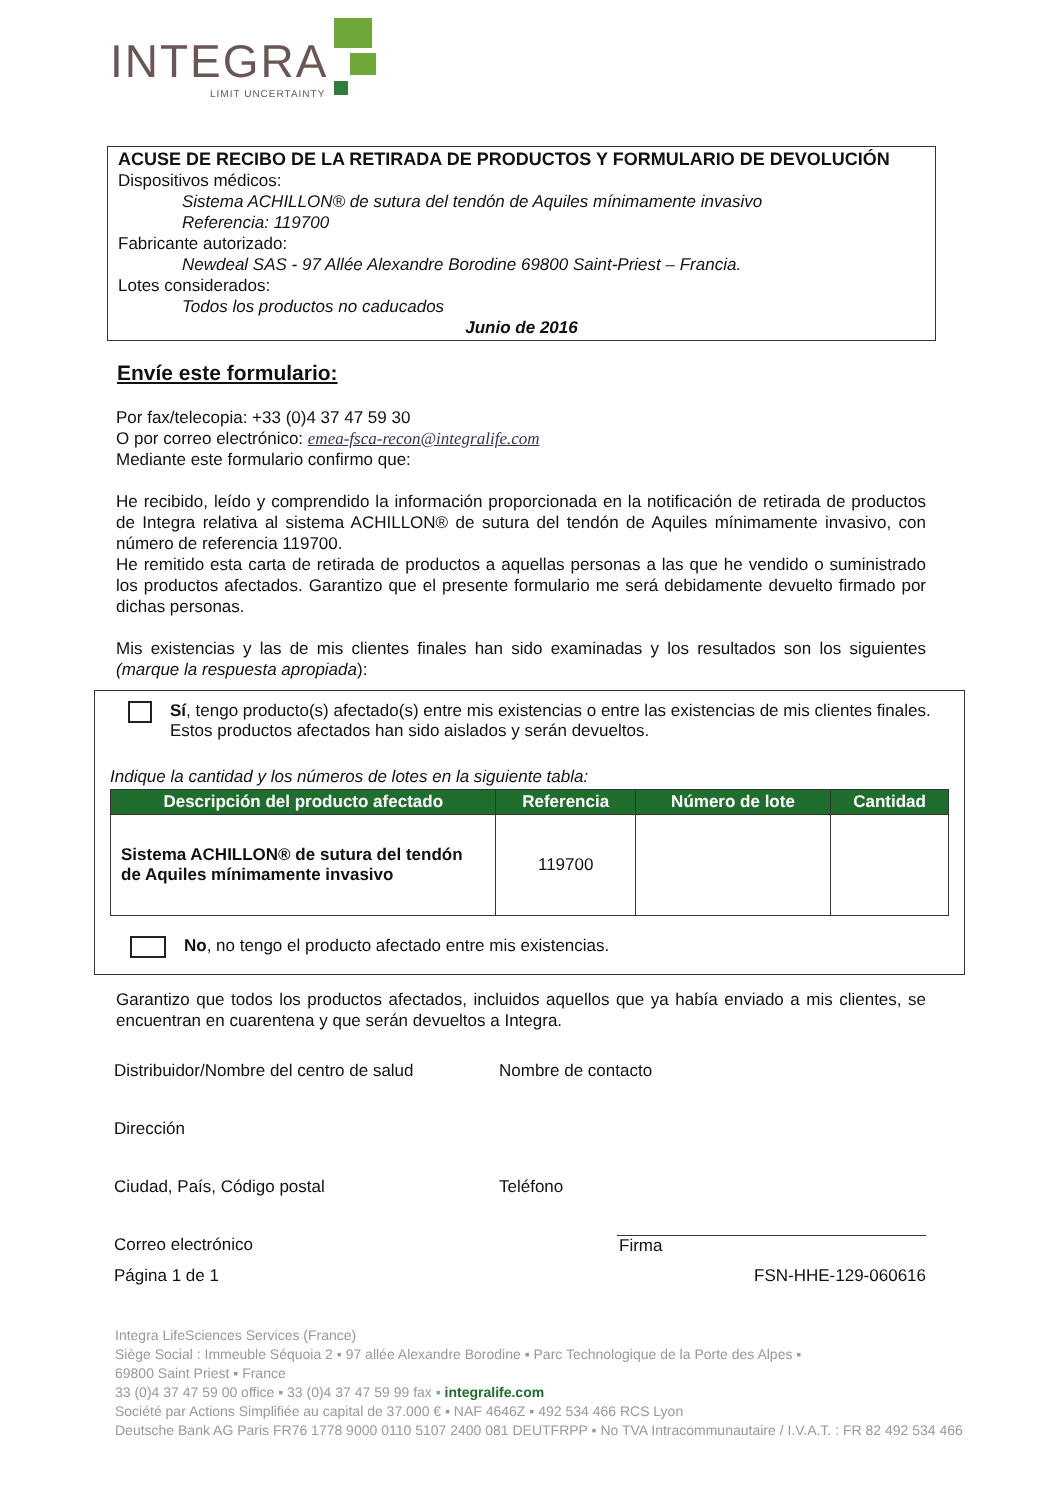INTEGRA
LIMIT UNCERTAINTY
ACUSE DE RECIBO DE LA RETIRADA DE PRODUCTOS Y FORMULARIO DE DEVOLUCIÓN
Dispositivos médicos:
Sistema ACHILLON® de sutura del tendón de Aquiles mínimamente invasivo
Referencia: 119700
Fabricante autorizado:
Newdeal SAS - 97 Allée Alexandre Borodine 69800 Saint-Priest – Francia.
Lotes considerados:
Todos los productos no caducados
Junio de 2016
Envíe este formulario:
Por fax/telecopia: +33 (0)4 37 47 59 30
O por correo electrónico: emea-fsca-recon@integralife.com
Mediante este formulario confirmo que:
He recibido, leído y comprendido la información proporcionada en la notificación de retirada de productos de Integra relativa al sistema ACHILLON® de sutura del tendón de Aquiles mínimamente invasivo, con número de referencia 119700.
He remitido esta carta de retirada de productos a aquellas personas a las que he vendido o suministrado los productos afectados. Garantizo que el presente formulario me será debidamente devuelto firmado por dichas personas.
Mis existencias y las de mis clientes finales han sido examinadas y los resultados son los siguientes (marque la respuesta apropiada):
Sí, tengo producto(s) afectado(s) entre mis existencias o entre las existencias de mis clientes finales. Estos productos afectados han sido aislados y serán devueltos.
Indique la cantidad y los números de lotes en la siguiente tabla:
| Descripción del producto afectado | Referencia | Número de lote | Cantidad |
| --- | --- | --- | --- |
| Sistema ACHILLON® de sutura del tendón de Aquiles mínimamente invasivo | 119700 | | |
No, no tengo el producto afectado entre mis existencias.
Garantizo que todos los productos afectados, incluidos aquellos que ya había enviado a mis clientes, se encuentran en cuarentena y que serán devueltos a Integra.
Distribuidor/Nombre del centro de salud
Nombre de contacto
Dirección
Ciudad, País, Código postal
Teléfono
Correo electrónico
Firma
Página 1 de 1 FSN-HHE-129-060616
Integra LifeSciences Services (France)
Siège Social : Immeuble Séquoia 2 ▪ 97 allée Alexandre Borodine ▪ Parc Technologique de la Porte des Alpes ▪
69800 Saint Priest ▪ France
33 (0)4 37 47 59 00 office ▪ 33 (0)4 37 47 59 99 fax ▪ integralife.com
Société par Actions Simplifiée au capital de 37.000 € ▪ NAF 4646Z ▪ 492 534 466 RCS Lyon
Deutsche Bank AG Paris FR76 1778 9000 0110 5107 2400 081 DEUTFRPP ▪ No TVA Intracommunautaire / I.V.A.T. : FR 82 492 534 466